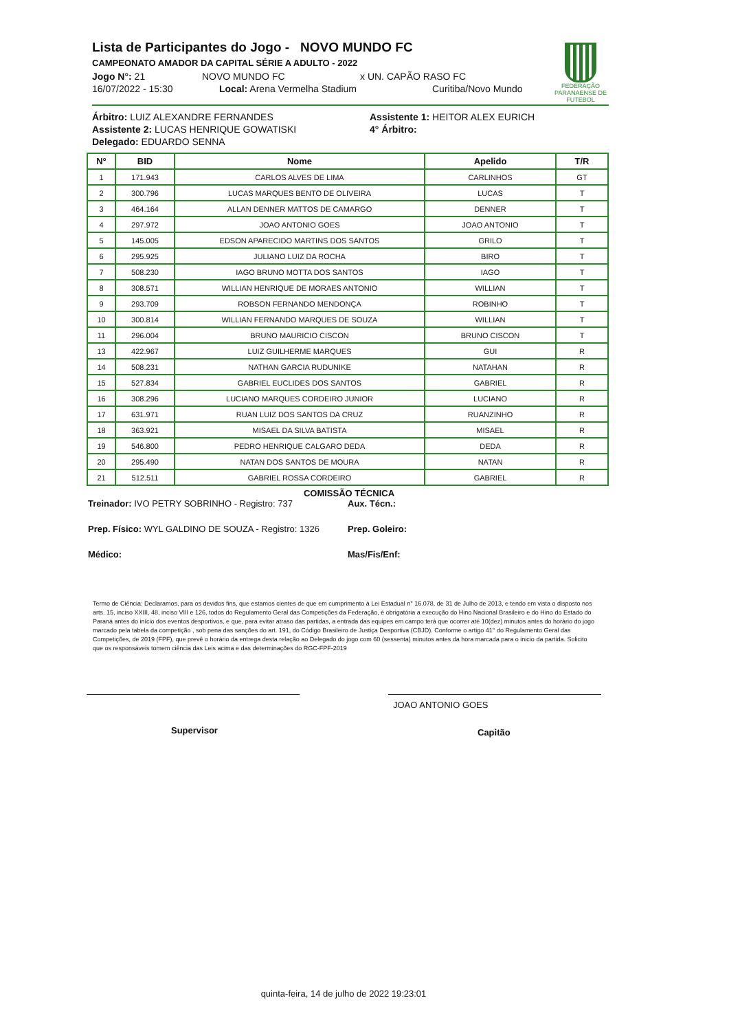Lista de Participantes do Jogo - NOVO MUNDO FC
CAMPEONATO AMADOR DA CAPITAL SÉRIE A ADULTO - 2022
Jogo N°: 21 NOVO MUNDO FC x UN. CAPÃO RASO FC
16/07/2022 - 15:30 Local: Arena Vermelha Stadium Curitiba/Novo Mundo
FEDERAÇÃO
PARANAENSE DE FUTEBOL
Árbitro: LUIZ ALEXANDRE FERNANDES Assistente 1: HEITOR ALEX EURICH
Assistente 2: LUCAS HENRIQUE GOWATISKI 4° Árbitro:
Delegado: EDUARDO SENNA
| N° | BID | Nome | Apelido | T/R |
| --- | --- | --- | --- | --- |
| 1 | 171.943 | CARLOS ALVES DE LIMA | CARLINHOS | GT |
| 2 | 300.796 | LUCAS MARQUES BENTO DE OLIVEIRA | LUCAS | T |
| 3 | 464.164 | ALLAN DENNER MATTOS DE CAMARGO | DENNER | T |
| 4 | 297.972 | JOAO ANTONIO GOES | JOAO ANTONIO | T |
| 5 | 145.005 | EDSON APARECIDO MARTINS DOS SANTOS | GRILO | T |
| 6 | 295.925 | JULIANO LUIZ DA ROCHA | BIRO | T |
| 7 | 508.230 | IAGO BRUNO MOTTA DOS SANTOS | IAGO | T |
| 8 | 308.571 | WILLIAN HENRIQUE DE MORAES ANTONIO | WILLIAN | T |
| 9 | 293.709 | ROBSON FERNANDO MENDONÇA | ROBINHO | T |
| 10 | 300.814 | WILLIAN FERNANDO MARQUES DE SOUZA | WILLIAN | T |
| 11 | 296.004 | BRUNO MAURICIO CISCON | BRUNO CISCON | T |
| 13 | 422.967 | LUIZ GUILHERME MARQUES | GUI | R |
| 14 | 508.231 | NATHAN GARCIA RUDUNIKE | NATAHAN | R |
| 15 | 527.834 | GABRIEL EUCLIDES DOS SANTOS | GABRIEL | R |
| 16 | 308.296 | LUCIANO MARQUES CORDEIRO JUNIOR | LUCIANO | R |
| 17 | 631.971 | RUAN LUIZ DOS SANTOS DA CRUZ | RUANZINHO | R |
| 18 | 363.921 | MISAEL DA SILVA BATISTA | MISAEL | R |
| 19 | 546.800 | PEDRO HENRIQUE CALGARO DEDA | DEDA | R |
| 20 | 295.490 | NATAN DOS SANTOS DE MOURA | NATAN | R |
| 21 | 512.511 | GABRIEL ROSSA CORDEIRO | GABRIEL | R |
COMISSÃO TÉCNICA
Treinador: IVO PETRY SOBRINHO - Registro: 737 Aux. Técn.:
Prep. Físico: WYL GALDINO DE SOUZA - Registro: 1326 Prep. Goleiro:
Médico: Mas/Fis/Enf:
Termo de Ciência: Declaramos, para os devidos fins, que estamos cientes de que em cumprimento à Lei Estadual n° 16.078, de 31 de Julho de 2013, e tendo em vista o disposto nos arts. 15, inciso XXIII, 48, inciso VIII e 126, todos do Regulamento Geral das Competições da Federação, é obrigatória a execução do Hino Nacional Brasileiro e do Hino do Estado do Paraná antes do início dos eventos desportivos, e que, para evitar atraso das partidas, a entrada das equipes em campo terá que ocorrer até 10(dez) minutos antes do horário do jogo marcado pela tabela da competição , sob pena das sanções do art. 191, do Código Brasileiro de Justiça Desportiva (CBJD). Conforme o artigo 41° do Regulamento Geral das Competições, de 2019 (FPF), que prevê o horário da entrega desta relação ao Delegado do jogo com 60 (sessenta) minutos antes da hora marcada para o inicio da partida. Solicito que os responsáveis tomem ciência das Leis acima e das determinações do RGC-FPF-2019
JOAO ANTONIO GOES
Supervisor Capitão
quinta-feira, 14 de julho de 2022 19:23:01